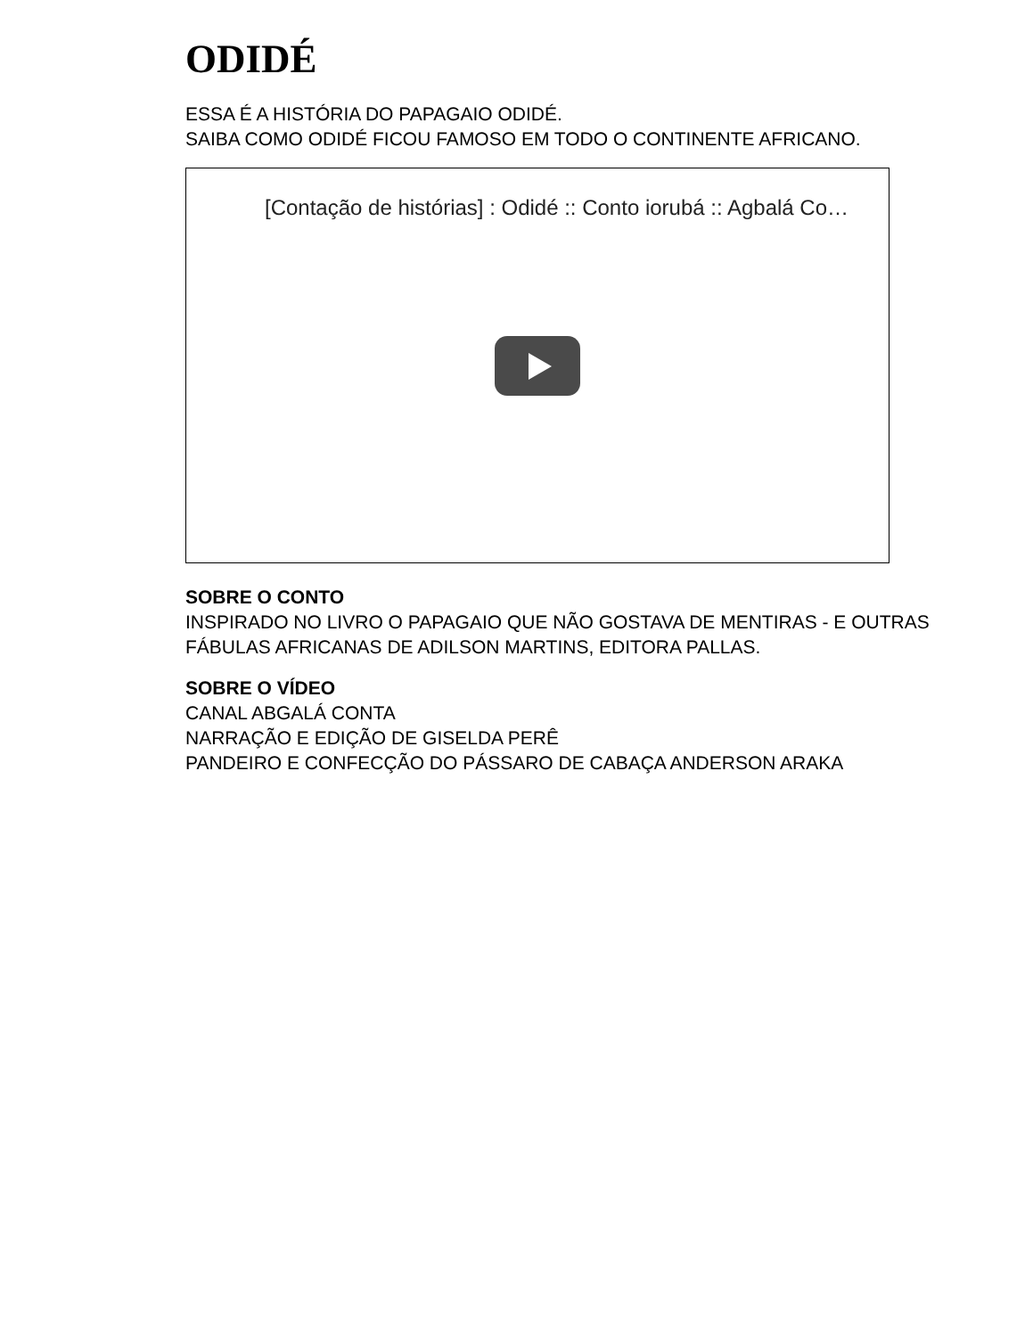ODIDÉ
ESSA É A HISTÓRIA DO PAPAGAIO ODIDÉ.
SAIBA COMO ODIDÉ FICOU FAMOSO EM TODO O CONTINENTE AFRICANO.
[Contação de histórias] : Odidé :: Conto iorubá :: Agbalá Co…
SOBRE O CONTO
INSPIRADO NO LIVRO O PAPAGAIO QUE NÃO GOSTAVA DE MENTIRAS - E OUTRAS FÁBULAS AFRICANAS DE ADILSON MARTINS, EDITORA PALLAS.
SOBRE O VÍDEO
CANAL ABGALÁ CONTA
NARRAÇÃO E EDIÇÃO DE GISELDA PERÊ
PANDEIRO E CONFECÇÃO DO PÁSSARO DE CABAÇA ANDERSON ARAKA